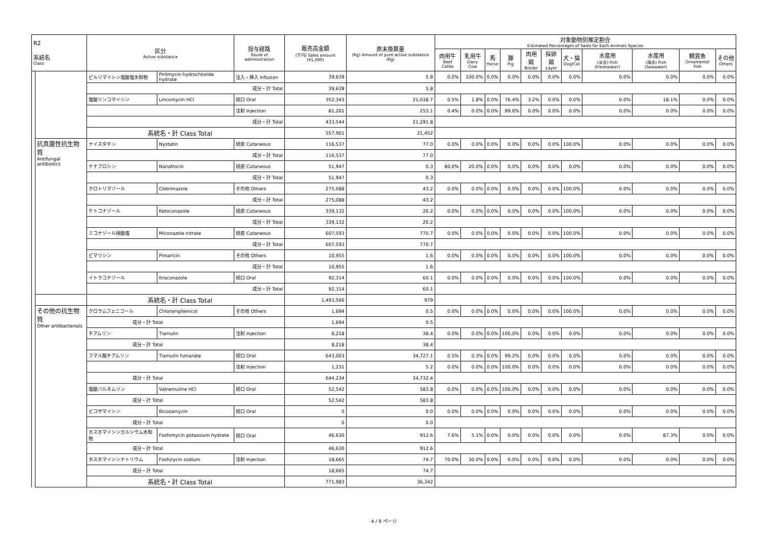| R2 系統名 Class | | 区分 Active substance | | 投与経路 Route of administration | 販売高金額 (千円) Sales amount (¥1,000) | 原末換算量 (Kg) Amount of pure active substance (Kg) | 対象動物別推定割合 Estimated Percentages of Sales for Each Animals Species | | | | | | | | | | |
| --- | --- | --- | --- | --- | --- | --- | --- | --- | --- | --- | --- | --- | --- | --- | --- | --- | --- |
| | | | | | | | 肉用牛 Beef Cattle | 乳用牛 Dairy Cow | 馬 Horse | 豚 Pig | 肉用鶏 Broiler | 採卵鶏 Layer | 犬・猫 Dog/Cat | 水産用 (淡水) Fish (Freshwater) | 水産用 (海水) Fish (Seawater) | 観賞魚 Ornamental Fish | その他 Others |
| | | ピルリマイシン塩酸塩水和物 | Pirlimycin hydrochloride hydrate | 注入・挿入 Infusion | 39,639 | 5.8 | 0.0% | 100.0% | 0.0% | 0.0% | 0.0% | 0.0% | 0.0% | 0.0% | 0.0% | 0.0% | 0.0% |
| | | 成分・計 Total | | | 39,639 | 5.8 | | | | | | | | | | | |
| | | 塩酸リンコマイシン | Lincomycin HCl | 経口 Oral | 352,343 | 21,038.7 | 0.5% | 1.8% | 0.0% | 76.4% | 3.2% | 0.0% | 0.0% | 0.0% | 18.1% | 0.0% | 0.0% |
| | | | | 注射 Injection | 81,201 | 253.1 | 0.4% | 0.0% | 0.0% | 99.6% | 0.0% | 0.0% | 0.0% | 0.0% | 0.0% | 0.0% | 0.0% |
| | | 成分・計 Total | | | 433,544 | 21,291.8 | | | | | | | | | | | |
| | | 系統名・計 Class Total | | | 557,901 | 21,452 | | | | | | | | | | | |
| | 抗真菌性抗生物質 Antifungal antibiotics | ナイスタチン | Nystatin | 経皮 Cutaneous | 116,537 | 77.0 | 0.0% | 0.0% | 0.0% | 0.0% | 0.0% | 0.0% | 100.0% | 0.0% | 0.0% | 0.0% | 0.0% |
| | | 成分・計 Total | | | 116,537 | 77.0 | | | | | | | | | | | |
| | | ナナフロシン | Nanafrocin | 経皮 Cutaneous | 51,947 | 0.3 | 80.0% | 20.0% | 0.0% | 0.0% | 0.0% | 0.0% | 0.0% | 0.0% | 0.0% | 0.0% | 0.0% |
| | | 成分・計 Total | | | 51,947 | 0.3 | | | | | | | | | | | |
| | | クロトリマゾール | Clotrimazole | その他 Others | 275,088 | 43.2 | 0.0% | 0.0% | 0.0% | 0.0% | 0.0% | 0.0% | 100.0% | 0.0% | 0.0% | 0.0% | 0.0% |
| | | 成分・計 Total | | | 275,088 | 43.2 | | | | | | | | | | | |
| | | ケトコナゾール | Ketoconazole | 経皮 Cutaneous | 339,132 | 26.2 | 0.0% | 0.0% | 0.0% | 0.0% | 0.0% | 0.0% | 100.0% | 0.0% | 0.0% | 0.0% | 0.0% |
| | | 成分・計 Total | | | 339,132 | 26.2 | | | | | | | | | | | |
| | | ミコナゾール硝酸塩 | Miconazole nitrate | 経皮 Cutaneous | 607,593 | 770.7 | 0.0% | 0.0% | 0.0% | 0.0% | 0.0% | 0.0% | 100.0% | 0.0% | 0.0% | 0.0% | 0.0% |
| | | 成分・計 Total | | | 607,593 | 770.7 | | | | | | | | | | | |
| | | ピマリシン | Pimaricin | その他 Others | 10,955 | 1.6 | 0.0% | 0.0% | 0.0% | 0.0% | 0.0% | 0.0% | 100.0% | 0.0% | 0.0% | 0.0% | 0.0% |
| | | 成分・計 Total | | | 10,955 | 1.6 | | | | | | | | | | | |
| | | イトラコナゾール | Itraconazole | 経口 Oral | 92,314 | 60.1 | 0.0% | 0.0% | 0.0% | 0.0% | 0.0% | 0.0% | 100.0% | 0.0% | 0.0% | 0.0% | 0.0% |
| | | 成分・計 Total | | | 92,314 | 60.1 | | | | | | | | | | | |
| | | 系統名・計 Class Total | | | 1,493,566 | 979 | | | | | | | | | | | |
| | その他の抗生物質 Other antibacterials | クロラムフェニコール | Chloramphenicol | その他 Others | 1,694 | 0.5 | 0.0% | 0.0% | 0.0% | 0.0% | 0.0% | 0.0% | 100.0% | 0.0% | 0.0% | 0.0% | 0.0% |
| | | 成分・計 Total | | | 1,694 | 0.5 | | | | | | | | | | | |
| | | チアムリン | Tiamulin | 注射 Injection | 8,218 | 38.4 | 0.0% | 0.0% | 0.0% | 100.0% | 0.0% | 0.0% | 0.0% | 0.0% | 0.0% | 0.0% | 0.0% |
| | | 成分・計 Total | | | 8,218 | 38.4 | | | | | | | | | | | |
| | | フマル酸チアムリン | Tiamulin fumarate | 経口 Oral | 643,003 | 34,727.1 | 0.5% | 0.3% | 0.0% | 99.2% | 0.0% | 0.0% | 0.0% | 0.0% | 0.0% | 0.0% | 0.0% |
| | | | | 注射 Injection | 1,231 | 5.2 | 0.0% | 0.0% | 0.0% | 100.0% | 0.0% | 0.0% | 0.0% | 0.0% | 0.0% | 0.0% | 0.0% |
| | | 成分・計 Total | | | 644,234 | 34,732.4 | | | | | | | | | | | |
| | | 塩酸バルネムリン | Valnemuline HCl | 経口 Oral | 52,542 | 583.8 | 0.0% | 0.0% | 0.0% | 100.0% | 0.0% | 0.0% | 0.0% | 0.0% | 0.0% | 0.0% | 0.0% |
| | | 成分・計 Total | | | 52,542 | 583.8 | | | | | | | | | | | |
| | | ビコザマイシン | Bicozamycin | 経口 Oral | 0 | 0.0 | 0.0% | 0.0% | 0.0% | 0.0% | 0.0% | 0.0% | 0.0% | 0.0% | 0.0% | 0.0% | 0.0% |
| | | 成分・計 Total | | | 0 | 0.0 | | | | | | | | | | | |
| | | ホスホマイシンカルシウム水和物 | Fosfomycin potassium hydrate | 経口 Oral | 46,630 | 912.6 | 7.6% | 5.1% | 0.0% | 0.0% | 0.0% | 0.0% | 0.0% | 0.0% | 87.3% | 0.0% | 0.0% |
| | | 成分・計 Total | | | 46,630 | 912.6 | | | | | | | | | | | |
| | | ホスホマイシンナトリウム | Fosforycin sodium | 注射 Injection | 18,665 | 74.7 | 70.0% | 30.0% | 0.0% | 0.0% | 0.0% | 0.0% | 0.0% | 0.0% | 0.0% | 0.0% | 0.0% |
| | | 成分・計 Total | | | 18,665 | 74.7 | | | | | | | | | | | |
| | | 系統名・計 Class Total | | | 771,983 | 36,342 | | | | | | | | | | | |
4 / 9 ページ